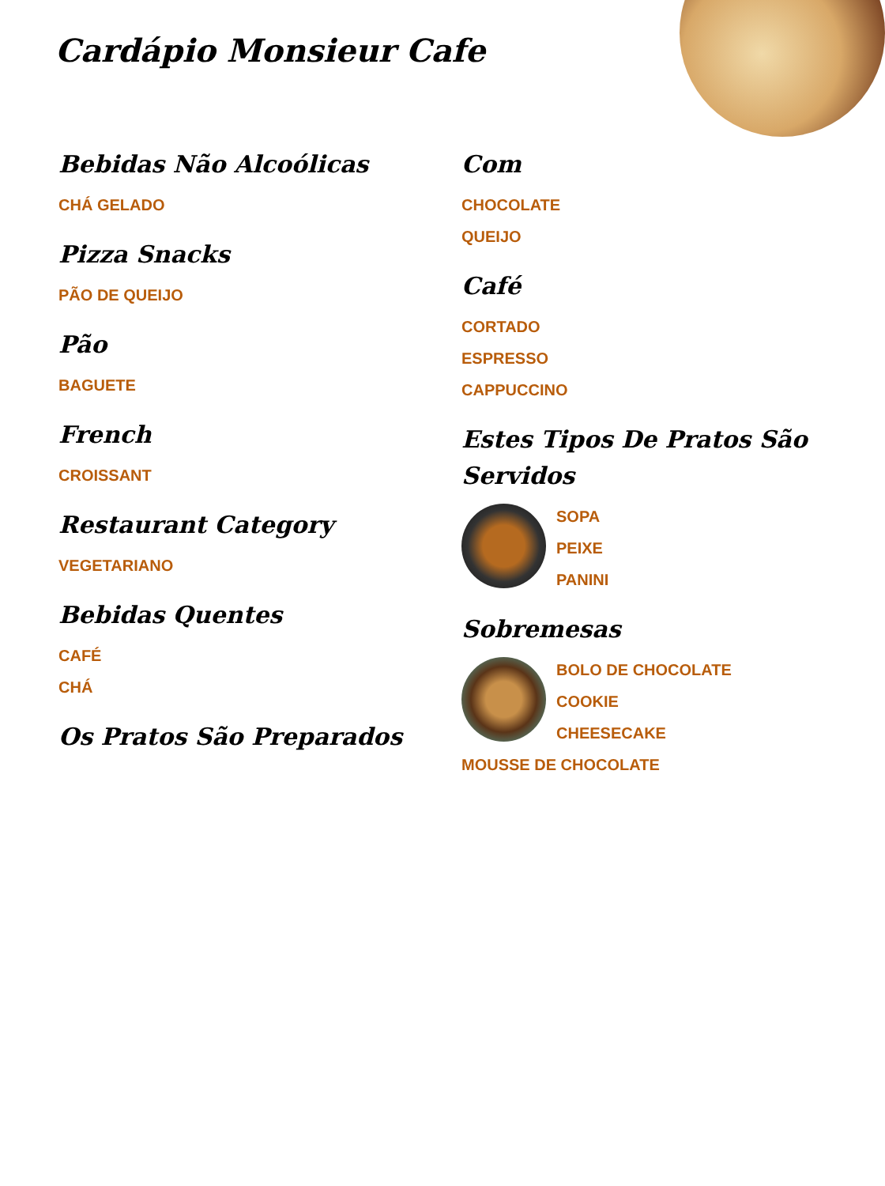Cardápio Monsieur Cafe
Bebidas Não Alcoólicas
CHÁ GELADO
Pizza Snacks
PÃO DE QUEIJO
Pão
BAGUETE
French
CROISSANT
Restaurant Category
VEGETARIANO
Bebidas Quentes
CAFÉ
CHÁ
Os Pratos São Preparados
Com
CHOCOLATE
QUEIJO
Café
CORTADO
ESPRESSO
CAPPUCCINO
Estes Tipos De Pratos São Servidos
SOPA
PEIXE
PANINI
Sobremesas
BOLO DE CHOCOLATE
COOKIE
CHEESECAKE
MOUSSE DE CHOCOLATE